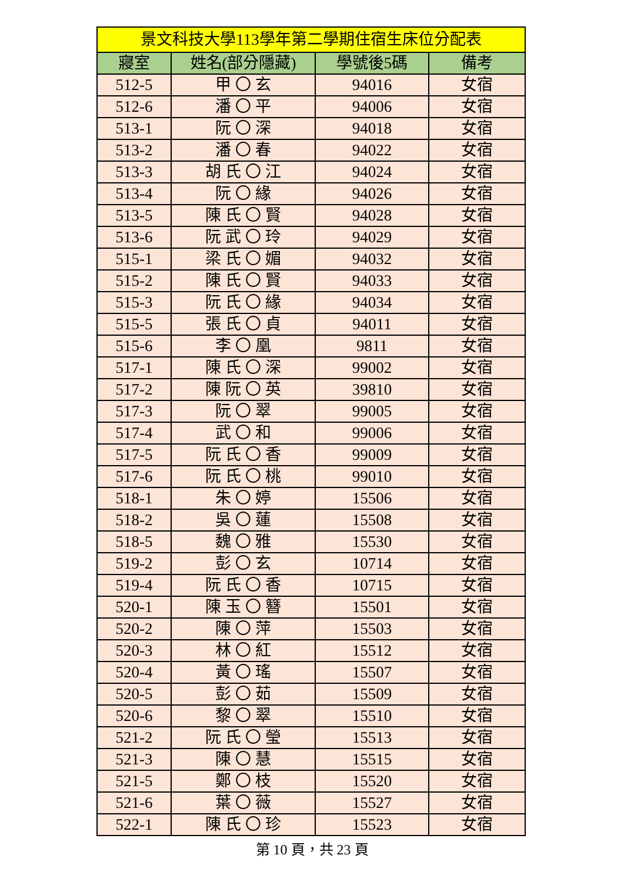| 景文科技大學113學年第二學期住宿生床位分配表 | | | |
| --- | --- | --- | --- |
| 寢室 | 姓名(部分隱藏) | 學號後5碼 | 備考 |
| 512-5 | 甲 〇 玄 | 94016 | 女宿 |
| 512-6 | 潘 〇 平 | 94006 | 女宿 |
| 513-1 | 阮 〇 深 | 94018 | 女宿 |
| 513-2 | 潘 〇 春 | 94022 | 女宿 |
| 513-3 | 胡 氏 〇 江 | 94024 | 女宿 |
| 513-4 | 阮 〇 緣 | 94026 | 女宿 |
| 513-5 | 陳 氏 〇 賢 | 94028 | 女宿 |
| 513-6 | 阮 武 〇 玲 | 94029 | 女宿 |
| 515-1 | 梁 氏 〇 媚 | 94032 | 女宿 |
| 515-2 | 陳 氏 〇 賢 | 94033 | 女宿 |
| 515-3 | 阮 氏 〇 緣 | 94034 | 女宿 |
| 515-5 | 張 氏 〇 貞 | 94011 | 女宿 |
| 515-6 | 李 〇 凰 | 9811 | 女宿 |
| 517-1 | 陳 氏 〇 深 | 99002 | 女宿 |
| 517-2 | 陳 阮 〇 英 | 39810 | 女宿 |
| 517-3 | 阮 〇 翠 | 99005 | 女宿 |
| 517-4 | 武 〇 和 | 99006 | 女宿 |
| 517-5 | 阮 氏 〇 香 | 99009 | 女宿 |
| 517-6 | 阮 氏 〇 桃 | 99010 | 女宿 |
| 518-1 | 朱 〇 婷 | 15506 | 女宿 |
| 518-2 | 吳 〇 蓮 | 15508 | 女宿 |
| 518-5 | 魏 〇 雅 | 15530 | 女宿 |
| 519-2 | 彭 〇 玄 | 10714 | 女宿 |
| 519-4 | 阮 氏 〇 香 | 10715 | 女宿 |
| 520-1 | 陳 玉 〇 簪 | 15501 | 女宿 |
| 520-2 | 陳 〇 萍 | 15503 | 女宿 |
| 520-3 | 林 〇 紅 | 15512 | 女宿 |
| 520-4 | 黃 〇 瑤 | 15507 | 女宿 |
| 520-5 | 彭 〇 茹 | 15509 | 女宿 |
| 520-6 | 黎 〇 翠 | 15510 | 女宿 |
| 521-2 | 阮 氏 〇 瑩 | 15513 | 女宿 |
| 521-3 | 陳 〇 慧 | 15515 | 女宿 |
| 521-5 | 鄭 〇 枝 | 15520 | 女宿 |
| 521-6 | 葉 〇 薇 | 15527 | 女宿 |
| 522-1 | 陳 氏 〇 珍 | 15523 | 女宿 |
第 10 頁，共 23 頁